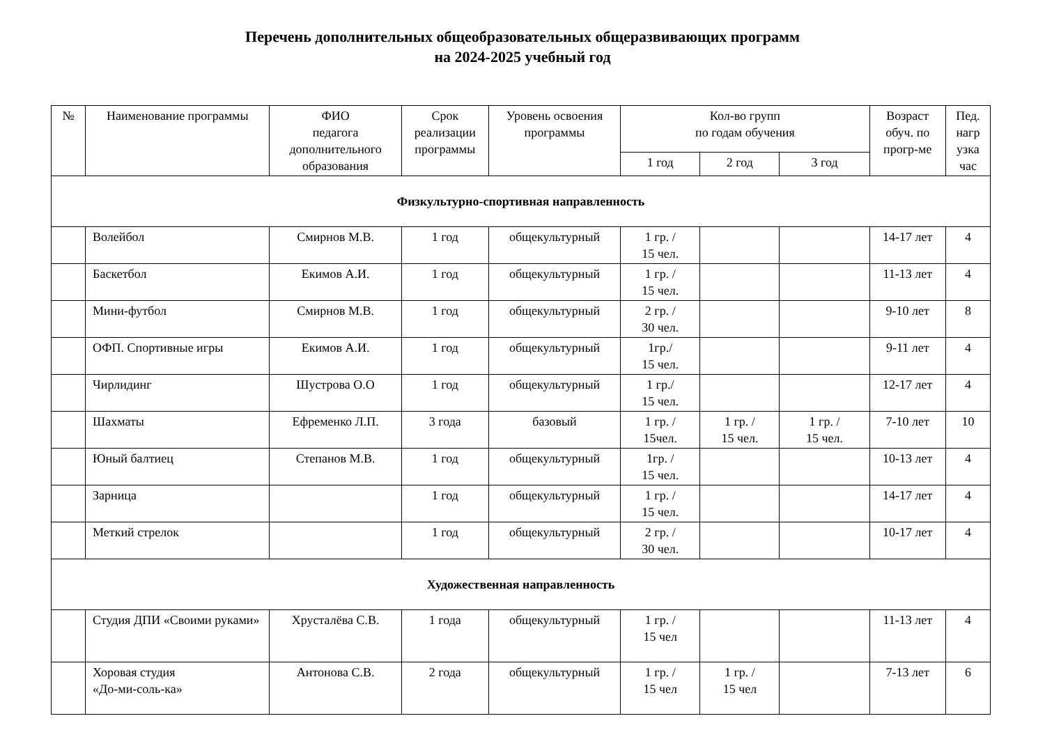Перечень дополнительных общеобразовательных общеразвивающих программ
на 2024-2025 учебный год
| № | Наименование программы | ФИО педагога дополнительного образования | Срок реализации программы | Уровень освоения программы | Кол-во групп по годам обучения | | | Возраст обуч. по прогр-ме | Пед. нагр узка час |
| --- | --- | --- | --- | --- | --- | --- | --- | --- | --- |
| | | | | | 1 год | 2 год | 3 год | | |
| Физкультурно-спортивная направленность | | | | | | | | | |
| | Волейбол | Смирнов М.В. | 1 год | общекультурный | 1 гр. / 15 чел. | | | 14-17 лет | 4 |
| | Баскетбол | Екимов А.И. | 1 год | общекультурный | 1 гр. / 15 чел. | | | 11-13 лет | 4 |
| | Мини-футбол | Смирнов М.В. | 1 год | общекультурный | 2 гр. / 30 чел. | | | 9-10 лет | 8 |
| | ОФП. Спортивные игры | Екимов А.И. | 1 год | общекультурный | 1гр./ 15 чел. | | | 9-11 лет | 4 |
| | Чирлидинг | Шустрова О.О | 1 год | общекультурный | 1 гр./ 15 чел. | | | 12-17 лет | 4 |
| | Шахматы | Ефременко Л.П. | 3 года | базовый | 1 гр. / 15чел. | 1 гр. / 15 чел. | 1 гр. / 15 чел. | 7-10 лет | 10 |
| | Юный балтиец | Степанов М.В. | 1 год | общекультурный | 1гр. / 15 чел. | | | 10-13 лет | 4 |
| | Зарница | | 1 год | общекультурный | 1 гр. / 15 чел. | | | 14-17 лет | 4 |
| | Меткий стрелок | | 1 год | общекультурный | 2 гр. / 30 чел. | | | 10-17 лет | 4 |
| Художественная направленность | | | | | | | | | |
| | Студия ДПИ «Своими руками» | Хрусталёва С.В. | 1 года | общекультурный | 1 гр. / 15 чел | | | 11-13 лет | 4 |
| | Хоровая студия «До-ми-соль-ка» | Антонова С.В. | 2 года | общекультурный | 1 гр. / 15 чел | 1 гр. / 15 чел | | 7-13 лет | 6 |